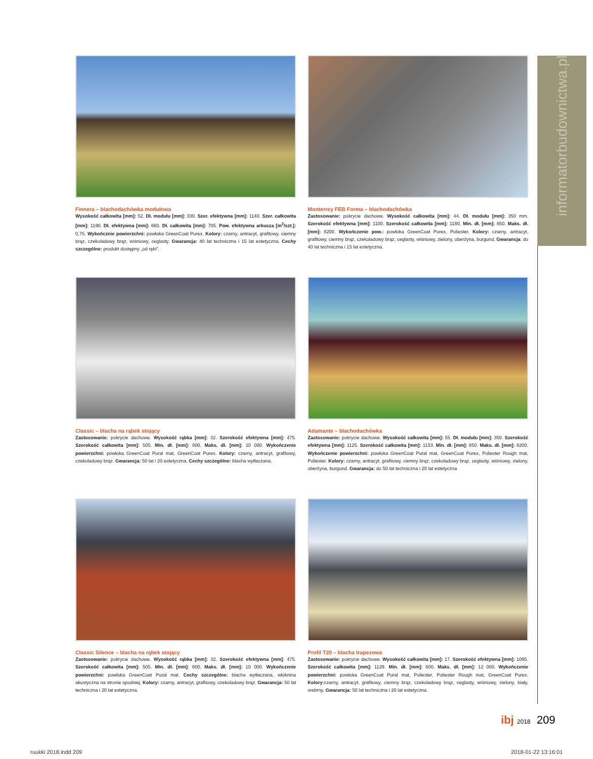informatorbudownictwa.pl
Finnera – blachodachówka modułowa
Wysokość całkowita [mm]: 52. Dł. modułu [mm]: 330. Szer. efektywna [mm]: 1140. Szer. całkowita [mm]: 1190. Dł. efektywna [mm]: 660. Dł. całkowita [mm]: 705. Pow. efektywna arkusza [m<sup>2</sup>/szt.]: 0,75. Wykończnie powierzchni: powłoka GreenCoat Purex. Kolory: czarny, antracyt, grafitowy, ciemny brąz, czekoladowy brąz, wiśniowy, ceglasty. Gwarancja: 40 lat techniczna i 15 lat estetyczna. Cechy szczególne: produkt dostępny „od ręki”.
Monterrey FEB Forma – blachodachówka
Zastosowanie: pokrycie dachowe. Wysokość całkowita [mm]: 44. Dł. modułu [mm]: 350 mm. Szerokość efektywna [mm]: 1100. Szerokość całkowita [mm]: 1180. Min. dł. [mm]: 850. Maks. dł. [mm]: 8200. Wykończenie pow.: powłoka GreenCoat Purex, Poliester. Kolory: czarny, antracyt, grafitowy, ciemny brąz, czekoladowy brąz, ceglasty, wiśniowy, zielony, oberżyna, burgund. Gwarancja: do 40 lat techniczna i 15 lat estetyczna.
Classic – blacha na rąbek stojący
Zastosowanie: pokrycie dachowe. Wysokość rąbka [mm]: 32. Szerokość efektywna [mm]: 475. Szerokość całkowita [mm]: 505. Min. dł. [mm]: 800. Maks. dł. [mm]: 10 000. Wykończenie powierzchni: powłoka GreenCoat Pural mat, GreenCoat Purex. Kolory: czarny, antracyt, grafitowy, czekoladowy brąz. Gwarancja: 50 lat i 20 estetyczna. Cechy szczególne: blacha wytłaczana.
Adamante – blachodachówka
Zastosowanie: pokrycie dachowe. Wysokość całkowita [mm]: 55. Dł. modułu [mm]: 350. Szerokość efektywna [mm]: 1125. Szerokość całkowita [mm]: 1153. Min. dł. [mm]: 850. Maks. dł. [mm]: 8200. Wykończenie powierzchni: powłoka GreenCoat Pural mat, GreenCoat Purex, Poliester Rough mat, Poliester. Kolory: czarny, antracyt, grafitowy, ciemny brąz, czekoladowy brąz, ceglasty, wiśniowy, zielony, oberżyna, burgund. Gwarancja: do 50 lat techniczna i 20 lat estetyczna
Classic Silence – blacha na rąbek stojący
Zastosowanie: pokrycie dachowe. Wysokość rąbka [mm]: 32. Szerokość efektywna [mm]: 475. Szerokość całkowita [mm]: 505. Min. dł. [mm]: 800. Maks. dł. [mm]: 10 000. Wykończenie powierzchni: powłoka GreenCoat Pural mat. Cechy szczególne: blacha wytłaczana, włóknina akustyczna na stronie spodniej. Kolory: czarny, antracyt, grafitowy, czekoladowy brąz. Gwarancja: 50 lat techniczna i 20 lat estetyczna.
Profil T20 – blacha trapezowa
Zastosowanie: pokrycie dachowe. Wysokość całkowita [mm]: 17. Szerokość efektywna [mm]: 1095. Szerokość całkowita [mm]: 1129. Min. dł. [mm]: 600. Maks. dł. [mm]: 12 000. Wykończenie powierzchni: powłoka GreenCoat Pural mat, Poliester, Poliester Rough mat, GreenCoat Purex. Kolory: czarny, antracyt, grafitowy, ciemny brąz, czekoladowy brąz, ceglasty, wiśniowy, zielony, biały, srebrny. Gwarancja: 50 lat techniczna i 20 lat estetyczna.
ibj 2018 209
ruukki 2018.indd 209 2018-01-22 13:16:01